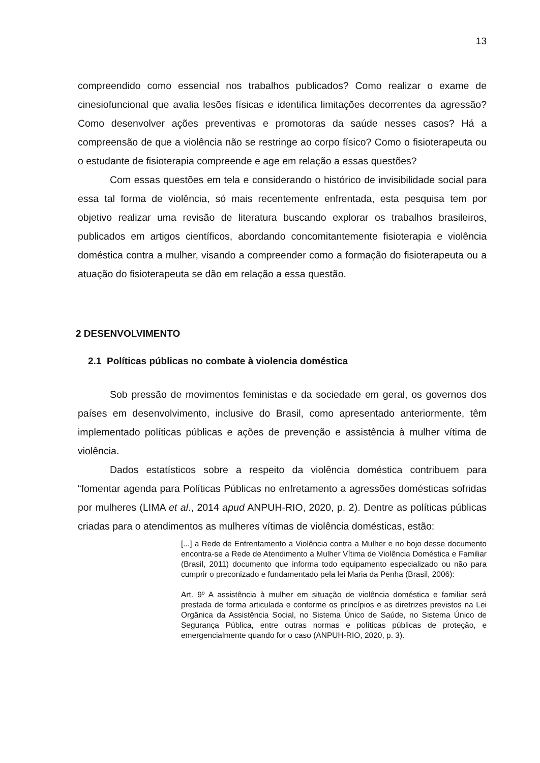13
compreendido como essencial nos trabalhos publicados? Como realizar o exame de cinesiofuncional que avalia lesões físicas e identifica limitações decorrentes da agressão? Como desenvolver ações preventivas e promotoras da saúde nesses casos? Há a compreensão de que a violência não se restringe ao corpo físico? Como o fisioterapeuta ou o estudante de fisioterapia compreende e age em relação a essas questões?
Com essas questões em tela e considerando o histórico de invisibilidade social para essa tal forma de violência, só mais recentemente enfrentada, esta pesquisa tem por objetivo realizar uma revisão de literatura buscando explorar os trabalhos brasileiros, publicados em artigos científicos, abordando concomitantemente fisioterapia e violência doméstica contra a mulher, visando a compreender como a formação do fisioterapeuta ou a atuação do fisioterapeuta se dão em relação a essa questão.
2 DESENVOLVIMENTO
2.1 Políticas públicas no combate à violencia doméstica
Sob pressão de movimentos feministas e da sociedade em geral, os governos dos países em desenvolvimento, inclusive do Brasil, como apresentado anteriormente, têm implementado políticas públicas e ações de prevenção e assistência à mulher vítima de violência.
Dados estatísticos sobre a respeito da violência doméstica contribuem para “fomentar agenda para Políticas Públicas no enfretamento a agressões domésticas sofridas por mulheres (LIMA et al., 2014 apud ANPUH-RIO, 2020, p. 2). Dentre as políticas públicas criadas para o atendimentos as mulheres vítimas de violência domésticas, estão:
[...] a Rede de Enfrentamento a Violência contra a Mulher e no bojo desse documento encontra-se a Rede de Atendimento a Mulher Vítima de Violência Doméstica e Familiar (Brasil, 2011) documento que informa todo equipamento especializado ou não para cumprir o preconizado e fundamentado pela lei Maria da Penha (Brasil, 2006):
Art. 9º A assistência à mulher em situação de violência doméstica e familiar será prestada de forma articulada e conforme os princípios e as diretrizes previstos na Lei Orgânica da Assistência Social, no Sistema Único de Saúde, no Sistema Único de Segurança Pública, entre outras normas e políticas públicas de proteção, e emergencialmente quando for o caso (ANPUH-RIO, 2020, p. 3).